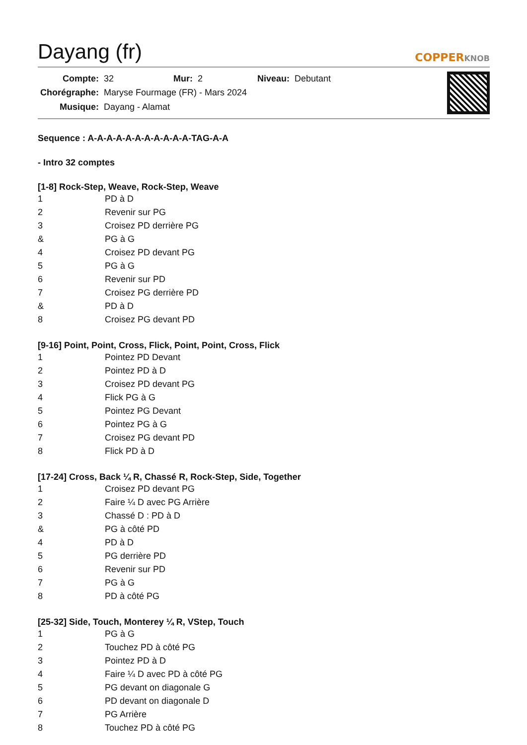Dayang (fr)
COPPERKNOB
| Compte: | 32 | Mur: | 2 | Niveau: | Debutant |
| Chorégraphe: | Maryse Fourmage (FR) - Mars 2024 | | | | |
| Musique: | Dayang - Alamat | | | | |
Sequence : A-A-A-A-A-A-A-A-A-A-A-TAG-A-A
- Intro 32 comptes
[1-8] Rock-Step, Weave, Rock-Step, Weave
| 1 | PD à D |
| 2 | Revenir sur PG |
| 3 | Croisez PD derrière PG |
| & | PG à G |
| 4 | Croisez PD devant PG |
| 5 | PG à G |
| 6 | Revenir sur PD |
| 7 | Croisez PG derrière PD |
| & | PD à D |
| 8 | Croisez PG devant PD |
[9-16] Point, Point, Cross, Flick, Point, Point, Cross, Flick
| 1 | Pointez PD Devant |
| 2 | Pointez PD à D |
| 3 | Croisez PD devant PG |
| 4 | Flick PG à G |
| 5 | Pointez PG Devant |
| 6 | Pointez PG à G |
| 7 | Croisez PG devant PD |
| 8 | Flick PD à D |
[17-24] Cross, Back ¼ R, Chassé R, Rock-Step, Side, Together
| 1 | Croisez PD devant PG |
| 2 | Faire ¼ D avec PG Arrière |
| 3 | Chassé D : PD à D |
| & | PG à côté PD |
| 4 | PD à D |
| 5 | PG derrière PD |
| 6 | Revenir sur PD |
| 7 | PG à G |
| 8 | PD à côté PG |
[25-32] Side, Touch, Monterey ¼ R, VStep, Touch
| 1 | PG à G |
| 2 | Touchez PD à côté PG |
| 3 | Pointez PD à D |
| 4 | Faire ¼ D avec PD à côté PG |
| 5 | PG devant on diagonale G |
| 6 | PD devant on diagonale D |
| 7 | PG Arrière |
| 8 | Touchez PD à côté PG |